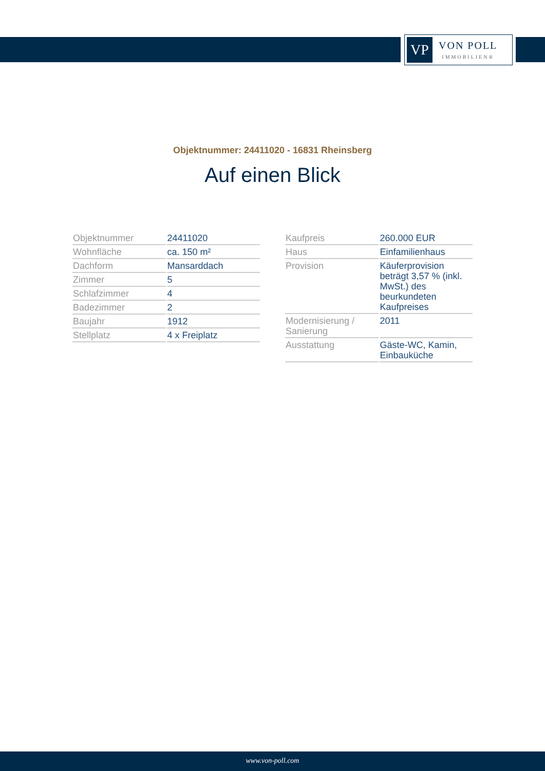VP
VON POLL
IMMOBILIEN®
Objektnummer: 24411020 - 16831 Rheinsberg
Auf einen Blick
| Objektnummer | 24411020 |
| Wohnfläche | ca. 150 m² |
| Dachform | Mansarddach |
| Zimmer | 5 |
| Schlafzimmer | 4 |
| Badezimmer | 2 |
| Baujahr | 1912 |
| Stellplatz | 4 x Freiplatz |
| Kaufpreis | 260.000 EUR |
| Haus | Einfamilienhaus |
| Provision | Käuferprovision beträgt 3,57 % (inkl. MwSt.) des beurkundeten Kaufpreises |
| Modernisierung / Sanierung | 2011 |
| Ausstattung | Gäste-WC, Kamin, Einbauküche |
www.von-poll.com